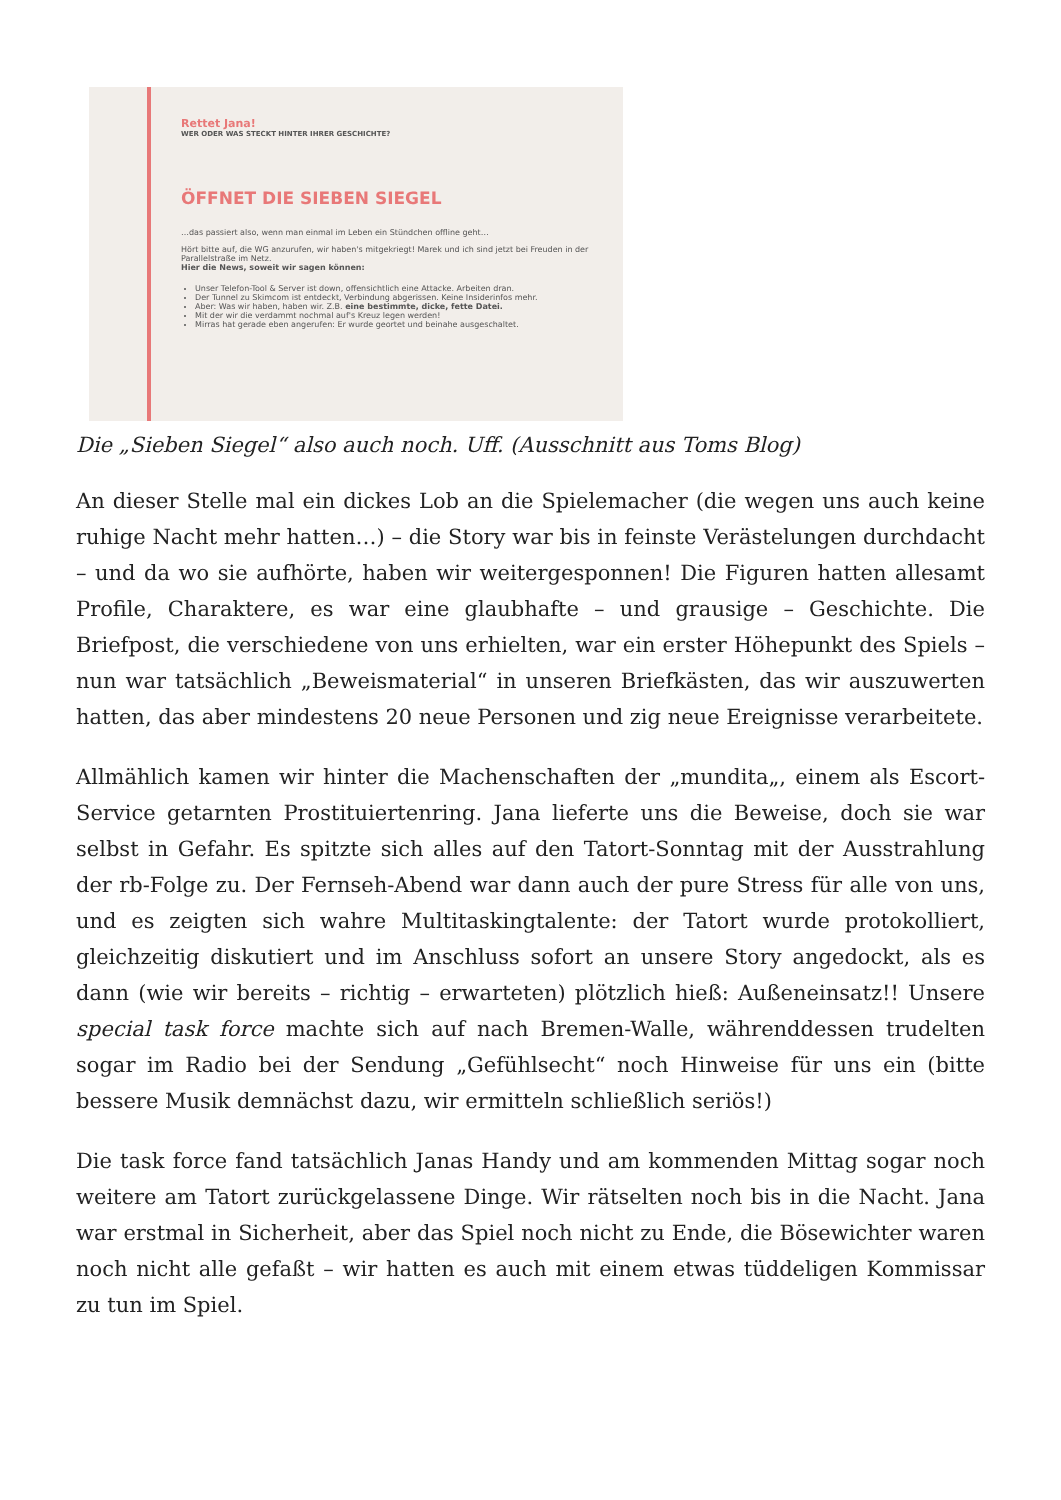Rettet Jana!
WER ODER WAS STECKT HINTER IHRER GESCHICHTE?
ÖFFNET DIE SIEBEN SIEGEL
…das passiert also, wenn man einmal im Leben ein Stündchen offline geht…
Hört bitte auf, die WG anzurufen, wir haben's mitgekriegt! Marek und ich sind jetzt bei Freuden in der Parallelstraße im Netz.
Hier die News, soweit wir sagen können:
Unser Telefon-Tool & Server ist down, offensichtlich eine Attacke. Arbeiten dran.
Der Tunnel zu Skimcom ist entdeckt, Verbindung abgerissen. Keine Insiderinfos mehr.
Aber: Was wir haben, haben wir. Z.B. eine bestimmte, dicke, fette Datei.
Mit der wir die verdammt nochmal auf's Kreuz legen werden!
Mirras hat gerade eben angerufen: Er wurde geortet und beinahe ausgeschaltet.
Die „Sieben Siegel“ also auch noch. Uff. (Ausschnitt aus Toms Blog)
An dieser Stelle mal ein dickes Lob an die Spielemacher (die wegen uns auch keine ruhige Nacht mehr hatten…) – die Story war bis in feinste Verästelungen durchdacht – und da wo sie aufhörte, haben wir weitergesponnen! Die Figuren hatten allesamt Profile, Charaktere, es war eine glaubhafte – und grausige – Geschichte. Die Briefpost, die verschiedene von uns erhielten, war ein erster Höhepunkt des Spiels – nun war tatsächlich „Beweismaterial“ in unseren Briefkästen, das wir auszuwerten hatten, das aber mindestens 20 neue Personen und zig neue Ereignisse verarbeitete.
Allmählich kamen wir hinter die Machenschaften der „mundita„, einem als Escort-Service getarnten Prostituiertenring. Jana lieferte uns die Beweise, doch sie war selbst in Gefahr. Es spitzte sich alles auf den Tatort-Sonntag mit der Ausstrahlung der rb-Folge zu. Der Fernseh-Abend war dann auch der pure Stress für alle von uns, und es zeigten sich wahre Multitaskingtalente: der Tatort wurde protokolliert, gleichzeitig diskutiert und im Anschluss sofort an unsere Story angedockt, als es dann (wie wir bereits – richtig – erwarteten) plötzlich hieß: Außeneinsatz!! Unsere special task force machte sich auf nach Bremen-Walle, währenddessen trudelten sogar im Radio bei der Sendung „Gefühlsecht“ noch Hinweise für uns ein (bitte bessere Musik demnächst dazu, wir ermitteln schließlich seriös!)
Die task force fand tatsächlich Janas Handy und am kommenden Mittag sogar noch weitere am Tatort zurückgelassene Dinge. Wir rätselten noch bis in die Nacht. Jana war erstmal in Sicherheit, aber das Spiel noch nicht zu Ende, die Bösewichter waren noch nicht alle gefaßt – wir hatten es auch mit einem etwas tüddeligen Kommissar zu tun im Spiel.